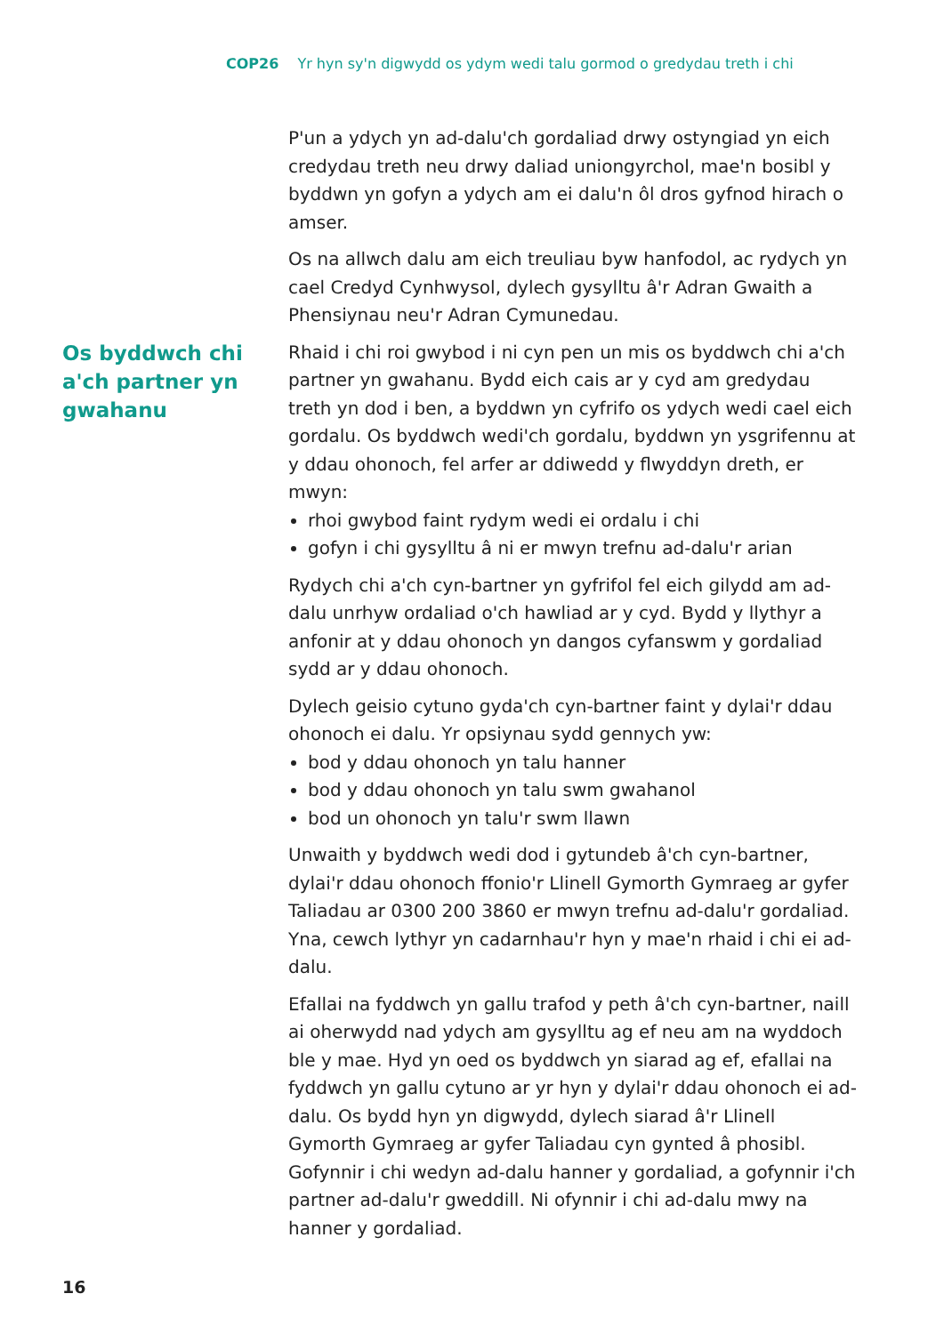COP26 Yr hyn sy'n digwydd os ydym wedi talu gormod o gredydau treth i chi
P'un a ydych yn ad-dalu'ch gordaliad drwy ostyngiad yn eich credydau treth neu drwy daliad uniongyrchol, mae'n bosibl y byddwn yn gofyn a ydych am ei dalu'n ôl dros gyfnod hirach o amser.
Os na allwch dalu am eich treuliau byw hanfodol, ac rydych yn cael Credyd Cynhwysol, dylech gysylltu â'r Adran Gwaith a Phensiynau neu'r Adran Cymunedau.
Os byddwch chi a'ch partner yn gwahanu
Rhaid i chi roi gwybod i ni cyn pen un mis os byddwch chi a'ch partner yn gwahanu. Bydd eich cais ar y cyd am gredydau treth yn dod i ben, a byddwn yn cyfrifo os ydych wedi cael eich gordalu. Os byddwch wedi'ch gordalu, byddwn yn ysgrifennu at y ddau ohonoch, fel arfer ar ddiwedd y flwyddyn dreth, er mwyn:
rhoi gwybod faint rydym wedi ei ordalu i chi
gofyn i chi gysylltu â ni er mwyn trefnu ad-dalu'r arian
Rydych chi a'ch cyn-bartner yn gyfrifol fel eich gilydd am ad-dalu unrhyw ordaliad o'ch hawliad ar y cyd. Bydd y llythyr a anfonir at y ddau ohonoch yn dangos cyfanswm y gordaliad sydd ar y ddau ohonoch.
Dylech geisio cytuno gyda'ch cyn-bartner faint y dylai'r ddau ohonoch ei dalu. Yr opsiynau sydd gennych yw:
bod y ddau ohonoch yn talu hanner
bod y ddau ohonoch yn talu swm gwahanol
bod un ohonoch yn talu'r swm llawn
Unwaith y byddwch wedi dod i gytundeb â'ch cyn-bartner, dylai'r ddau ohonoch ffonio'r Llinell Gymorth Gymraeg ar gyfer Taliadau ar 0300 200 3860 er mwyn trefnu ad-dalu'r gordaliad. Yna, cewch lythyr yn cadarnhau'r hyn y mae'n rhaid i chi ei ad-dalu.
Efallai na fyddwch yn gallu trafod y peth â'ch cyn-bartner, naill ai oherwydd nad ydych am gysylltu ag ef neu am na wyddoch ble y mae. Hyd yn oed os byddwch yn siarad ag ef, efallai na fyddwch yn gallu cytuno ar yr hyn y dylai'r ddau ohonoch ei ad-dalu. Os bydd hyn yn digwydd, dylech siarad â'r Llinell Gymorth Gymraeg ar gyfer Taliadau cyn gynted â phosibl. Gofynnir i chi wedyn ad-dalu hanner y gordaliad, a gofynnir i'ch partner ad-dalu'r gweddill. Ni ofynnir i chi ad-dalu mwy na hanner y gordaliad.
16